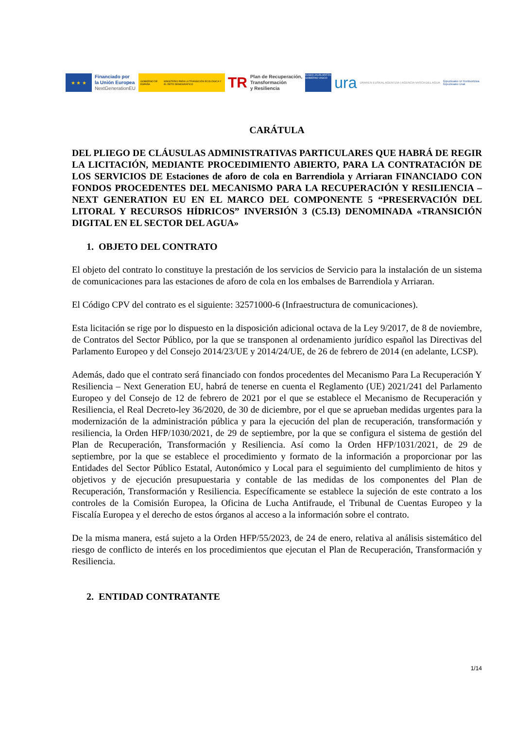★ ★ ★
Financiado por
la Unión Europea
NextGenerationEU
GOBIERNO DE ESPAÑA MINISTERIO PARA LA TRANSICIÓN ECOLÓGICA Y EL RETO DEMOGRÁFICO
TR
Plan de Recuperación,
Transformación
y Resiliencia
EUSKO JAURLARITZA GOBIERNO VASCO
ura
URAREN EUSKAL AGENTZIA | AGENCIA VASCA DEL AGUA
Gipuzkoako Ur Kontsortzioa
Gipuzkoako Urak
CARÁTULA
DEL PLIEGO DE CLÁUSULAS ADMINISTRATIVAS PARTICULARES QUE HABRÁ DE REGIR LA LICITACIÓN, MEDIANTE PROCEDIMIENTO ABIERTO, PARA LA CONTRATACIÓN DE LOS SERVICIOS DE Estaciones de aforo de cola en Barrendiola y Arriaran FINANCIADO CON FONDOS PROCEDENTES DEL MECANISMO PARA LA RECUPERACIÓN Y RESILIENCIA – NEXT GENERATION EU EN EL MARCO DEL COMPONENTE 5 “PRESERVACIÓN DEL LITORAL Y RECURSOS HÍDRICOS” INVERSIÓN 3 (C5.I3) DENOMINADA «TRANSICIÓN DIGITAL EN EL SECTOR DEL AGUA»
1. OBJETO DEL CONTRATO
El objeto del contrato lo constituye la prestación de los servicios de Servicio para la instalación de un sistema de comunicaciones para las estaciones de aforo de cola en los embalses de Barrendiola y Arriaran.
El Código CPV del contrato es el siguiente: 32571000-6 (Infraestructura de comunicaciones).
Esta licitación se rige por lo dispuesto en la disposición adicional octava de la Ley 9/2017, de 8 de noviembre, de Contratos del Sector Público, por la que se transponen al ordenamiento jurídico español las Directivas del Parlamento Europeo y del Consejo 2014/23/UE y 2014/24/UE, de 26 de febrero de 2014 (en adelante, LCSP).
Además, dado que el contrato será financiado con fondos procedentes del Mecanismo Para La Recuperación Y Resiliencia – Next Generation EU, habrá de tenerse en cuenta el Reglamento (UE) 2021/241 del Parlamento Europeo y del Consejo de 12 de febrero de 2021 por el que se establece el Mecanismo de Recuperación y Resiliencia, el Real Decreto-ley 36/2020, de 30 de diciembre, por el que se aprueban medidas urgentes para la modernización de la administración pública y para la ejecución del plan de recuperación, transformación y resiliencia, la Orden HFP/1030/2021, de 29 de septiembre, por la que se configura el sistema de gestión del Plan de Recuperación, Transformación y Resiliencia. Así como la Orden HFP/1031/2021, de 29 de septiembre, por la que se establece el procedimiento y formato de la información a proporcionar por las Entidades del Sector Público Estatal, Autonómico y Local para el seguimiento del cumplimiento de hitos y objetivos y de ejecución presupuestaria y contable de las medidas de los componentes del Plan de Recuperación, Transformación y Resiliencia. Específicamente se establece la sujeción de este contrato a los controles de la Comisión Europea, la Oficina de Lucha Antifraude, el Tribunal de Cuentas Europeo y la Fiscalía Europea y el derecho de estos órganos al acceso a la información sobre el contrato.
De la misma manera, está sujeto a la Orden HFP/55/2023, de 24 de enero, relativa al análisis sistemático del riesgo de conflicto de interés en los procedimientos que ejecutan el Plan de Recuperación, Transformación y Resiliencia.
2. ENTIDAD CONTRATANTE
1/14